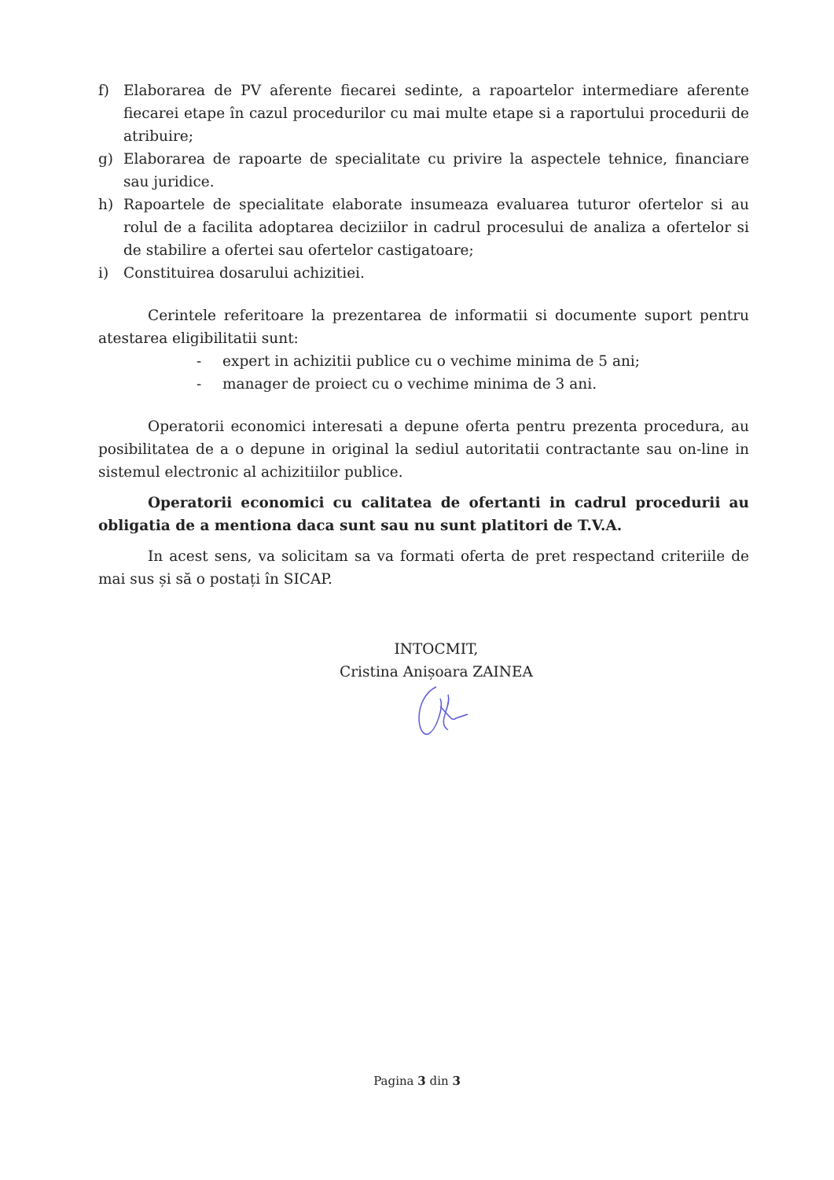f) Elaborarea de PV aferente fiecarei sedinte, a rapoartelor intermediare aferente fiecarei etape în cazul procedurilor cu mai multe etape si a raportului procedurii de atribuire;
g) Elaborarea de rapoarte de specialitate cu privire la aspectele tehnice, financiare sau juridice.
h) Rapoartele de specialitate elaborate insumeaza evaluarea tuturor ofertelor si au rolul de a facilita adoptarea deciziilor in cadrul procesului de analiza a ofertelor si de stabilire a ofertei sau ofertelor castigatoare;
i) Constituirea dosarului achizitiei.
Cerintele referitoare la prezentarea de informatii si documente suport pentru atestarea eligibilitatii sunt:
- expert in achizitii publice cu o vechime minima de 5 ani;
- manager de proiect cu o vechime minima de 3 ani.
Operatorii economici interesati a depune oferta pentru prezenta procedura, au posibilitatea de a o depune in original la sediul autoritatii contractante sau on-line in sistemul electronic al achizitiilor publice.
Operatorii economici cu calitatea de ofertanti in cadrul procedurii au obligatia de a mentiona daca sunt sau nu sunt platitori de T.V.A.
In acest sens, va solicitam sa va formati oferta de pret respectand criteriile de mai sus și să o postați în SICAP.
INTOCMIT,
Cristina Anișoara ZAINEA
Pagina 3 din 3